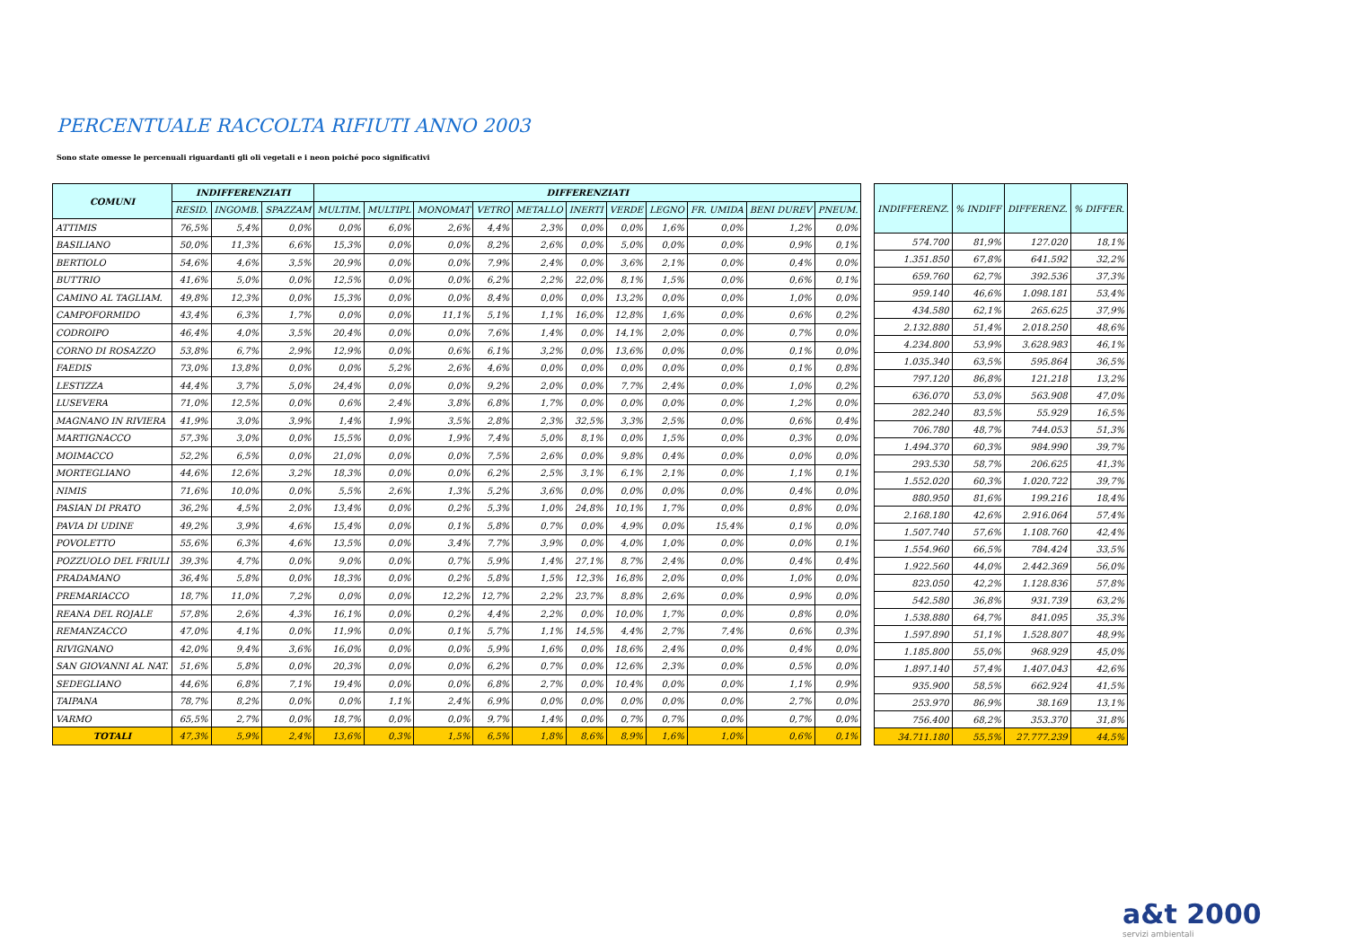PERCENTUALE RACCOLTA RIFIUTI ANNO 2003
Sono state omesse le percenuali riguardanti gli oli vegetali e i neon poiché poco significativi
| COMUNI | INDIFFERENZIATI | | | DIFFERENZIATI | | | | | | | | | | |
| --- | --- | --- | --- | --- | --- | --- | --- | --- | --- | --- | --- | --- | --- | --- |
| | RESID. | INGOMB. | SPAZZAM | MULTIM. | MULTIPL | MONOMAT | VETRO | METALLO | INERTI | VERDE | LEGNO | FR. UMIDA | BENI DUREV | PNEUM. |
| ATTIMIS | 76,5% | 5,4% | 0,0% | 0,0% | 6,0% | 2,6% | 4,4% | 2,3% | 0,0% | 0,0% | 1,6% | 0,0% | 1,2% | 0,0% |
| BASILIANO | 50,0% | 11,3% | 6,6% | 15,3% | 0,0% | 0,0% | 8,2% | 2,6% | 0,0% | 5,0% | 0,0% | 0,0% | 0,9% | 0,1% |
| BERTIOLO | 54,6% | 4,6% | 3,5% | 20,9% | 0,0% | 0,0% | 7,9% | 2,4% | 0,0% | 3,6% | 2,1% | 0,0% | 0,4% | 0,0% |
| BUTTRIO | 41,6% | 5,0% | 0,0% | 12,5% | 0,0% | 0,0% | 6,2% | 2,2% | 22,0% | 8,1% | 1,5% | 0,0% | 0,6% | 0,1% |
| CAMINO AL TAGLIAM. | 49,8% | 12,3% | 0,0% | 15,3% | 0,0% | 0,0% | 8,4% | 0,0% | 0,0% | 13,2% | 0,0% | 0,0% | 1,0% | 0,0% |
| CAMPOFORMIDO | 43,4% | 6,3% | 1,7% | 0,0% | 0,0% | 11,1% | 5,1% | 1,1% | 16,0% | 12,8% | 1,6% | 0,0% | 0,6% | 0,2% |
| CODROIPO | 46,4% | 4,0% | 3,5% | 20,4% | 0,0% | 0,0% | 7,6% | 1,4% | 0,0% | 14,1% | 2,0% | 0,0% | 0,7% | 0,0% |
| CORNO DI ROSAZZO | 53,8% | 6,7% | 2,9% | 12,9% | 0,0% | 0,6% | 6,1% | 3,2% | 0,0% | 13,6% | 0,0% | 0,0% | 0,1% | 0,0% |
| FAEDIS | 73,0% | 13,8% | 0,0% | 0,0% | 5,2% | 2,6% | 4,6% | 0,0% | 0,0% | 0,0% | 0,0% | 0,0% | 0,1% | 0,8% |
| LESTIZZA | 44,4% | 3,7% | 5,0% | 24,4% | 0,0% | 0,0% | 9,2% | 2,0% | 0,0% | 7,7% | 2,4% | 0,0% | 1,0% | 0,2% |
| LUSEVERA | 71,0% | 12,5% | 0,0% | 0,6% | 2,4% | 3,8% | 6,8% | 1,7% | 0,0% | 0,0% | 0,0% | 0,0% | 1,2% | 0,0% |
| MAGNANO IN RIVIERA | 41,9% | 3,0% | 3,9% | 1,4% | 1,9% | 3,5% | 2,8% | 2,3% | 32,5% | 3,3% | 2,5% | 0,0% | 0,6% | 0,4% |
| MARTIGNACCO | 57,3% | 3,0% | 0,0% | 15,5% | 0,0% | 1,9% | 7,4% | 5,0% | 8,1% | 0,0% | 1,5% | 0,0% | 0,3% | 0,0% |
| MOIMACCO | 52,2% | 6,5% | 0,0% | 21,0% | 0,0% | 0,0% | 7,5% | 2,6% | 0,0% | 9,8% | 0,4% | 0,0% | 0,0% | 0,0% |
| MORTEGLIANO | 44,6% | 12,6% | 3,2% | 18,3% | 0,0% | 0,0% | 6,2% | 2,5% | 3,1% | 6,1% | 2,1% | 0,0% | 1,1% | 0,1% |
| NIMIS | 71,6% | 10,0% | 0,0% | 5,5% | 2,6% | 1,3% | 5,2% | 3,6% | 0,0% | 0,0% | 0,0% | 0,0% | 0,4% | 0,0% |
| PASIAN DI PRATO | 36,2% | 4,5% | 2,0% | 13,4% | 0,0% | 0,2% | 5,3% | 1,0% | 24,8% | 10,1% | 1,7% | 0,0% | 0,8% | 0,0% |
| PAVIA DI UDINE | 49,2% | 3,9% | 4,6% | 15,4% | 0,0% | 0,1% | 5,8% | 0,7% | 0,0% | 4,9% | 0,0% | 15,4% | 0,1% | 0,0% |
| POVOLETTO | 55,6% | 6,3% | 4,6% | 13,5% | 0,0% | 3,4% | 7,7% | 3,9% | 0,0% | 4,0% | 1,0% | 0,0% | 0,0% | 0,1% |
| POZZUOLO DEL FRIULI | 39,3% | 4,7% | 0,0% | 9,0% | 0,0% | 0,7% | 5,9% | 1,4% | 27,1% | 8,7% | 2,4% | 0,0% | 0,4% | 0,4% |
| PRADAMANO | 36,4% | 5,8% | 0,0% | 18,3% | 0,0% | 0,2% | 5,8% | 1,5% | 12,3% | 16,8% | 2,0% | 0,0% | 1,0% | 0,0% |
| PREMARIACCO | 18,7% | 11,0% | 7,2% | 0,0% | 0,0% | 12,2% | 12,7% | 2,2% | 23,7% | 8,8% | 2,6% | 0,0% | 0,9% | 0,0% |
| REANA DEL ROJALE | 57,8% | 2,6% | 4,3% | 16,1% | 0,0% | 0,2% | 4,4% | 2,2% | 0,0% | 10,0% | 1,7% | 0,0% | 0,8% | 0,0% |
| REMANZACCO | 47,0% | 4,1% | 0,0% | 11,9% | 0,0% | 0,1% | 5,7% | 1,1% | 14,5% | 4,4% | 2,7% | 7,4% | 0,6% | 0,3% |
| RIVIGNANO | 42,0% | 9,4% | 3,6% | 16,0% | 0,0% | 0,0% | 5,9% | 1,6% | 0,0% | 18,6% | 2,4% | 0,0% | 0,4% | 0,0% |
| SAN GIOVANNI AL NAT. | 51,6% | 5,8% | 0,0% | 20,3% | 0,0% | 0,0% | 6,2% | 0,7% | 0,0% | 12,6% | 2,3% | 0,0% | 0,5% | 0,0% |
| SEDEGLIANO | 44,6% | 6,8% | 7,1% | 19,4% | 0,0% | 0,0% | 6,8% | 2,7% | 0,0% | 10,4% | 0,0% | 0,0% | 1,1% | 0,9% |
| TAIPANA | 78,7% | 8,2% | 0,0% | 0,0% | 1,1% | 2,4% | 6,9% | 0,0% | 0,0% | 0,0% | 0,0% | 0,0% | 2,7% | 0,0% |
| VARMO | 65,5% | 2,7% | 0,0% | 18,7% | 0,0% | 0,0% | 9,7% | 1,4% | 0,0% | 0,7% | 0,7% | 0,0% | 0,7% | 0,0% |
| TOTALI | 47,3% | 5,9% | 2,4% | 13,6% | 0,3% | 1,5% | 6,5% | 1,8% | 8,6% | 8,9% | 1,6% | 1,0% | 0,6% | 0,1% |
| INDIFFERENZ. | % INDIFF | DIFFERENZ. | % DIFFER. |
| --- | --- | --- | --- |
| 574.700 | 81,9% | 127.020 | 18,1% |
| 1.351.850 | 67,8% | 641.592 | 32,2% |
| 659.760 | 62,7% | 392.536 | 37,3% |
| 959.140 | 46,6% | 1.098.181 | 53,4% |
| 434.580 | 62,1% | 265.625 | 37,9% |
| 2.132.880 | 51,4% | 2.018.250 | 48,6% |
| 4.234.800 | 53,9% | 3.628.983 | 46,1% |
| 1.035.340 | 63,5% | 595.864 | 36,5% |
| 797.120 | 86,8% | 121.218 | 13,2% |
| 636.070 | 53,0% | 563.908 | 47,0% |
| 282.240 | 83,5% | 55.929 | 16,5% |
| 706.780 | 48,7% | 744.053 | 51,3% |
| 1.494.370 | 60,3% | 984.990 | 39,7% |
| 293.530 | 58,7% | 206.625 | 41,3% |
| 1.552.020 | 60,3% | 1.020.722 | 39,7% |
| 880.950 | 81,6% | 199.216 | 18,4% |
| 2.168.180 | 42,6% | 2.916.064 | 57,4% |
| 1.507.740 | 57,6% | 1.108.760 | 42,4% |
| 1.554.960 | 66,5% | 784.424 | 33,5% |
| 1.922.560 | 44,0% | 2.442.369 | 56,0% |
| 823.050 | 42,2% | 1.128.836 | 57,8% |
| 542.580 | 36,8% | 931.739 | 63,2% |
| 1.538.880 | 64,7% | 841.095 | 35,3% |
| 1.597.890 | 51,1% | 1.528.807 | 48,9% |
| 1.185.800 | 55,0% | 968.929 | 45,0% |
| 1.897.140 | 57,4% | 1.407.043 | 42,6% |
| 935.900 | 58,5% | 662.924 | 41,5% |
| 253.970 | 86,9% | 38.169 | 13,1% |
| 756.400 | 68,2% | 353.370 | 31,8% |
| 34.711.180 | 55,5% | 27.777.239 | 44,5% |
a&t 2000
servizi ambientali